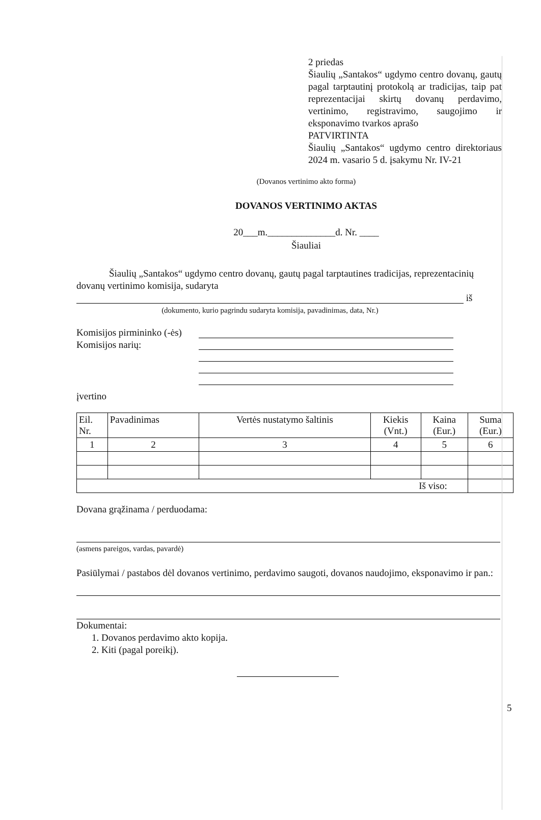2 priedas
Šiaulių „Santakos“ ugdymo centro dovanų, gautų pagal tarptautinį protokolą ar tradicijas, taip pat reprezentacijai skirtų dovanų perdavimo, vertinimo, registravimo, saugojimo ir eksponavimo tvarkos aprašo
PATVIRTINTA
Šiaulių „Santakos“ ugdymo centro direktoriaus 2024 m. vasario 5 d. įsakymu Nr. IV-21
(Dovanos vertinimo akto forma)
DOVANOS VERTINIMO AKTAS
20___m.______________d. Nr. ____
Šiauliai
Šiaulių „Santakos“ ugdymo centro dovanų, gautų pagal tarptautines tradicijas, reprezentacinių dovanų vertinimo komisija, sudaryta
iš
(dokumento, kurio pagrindu sudaryta komisija, pavadinimas, data, Nr.)
Komisijos pirmininko (-ės)
Komisijos narių:
įvertino
| Eil. Nr. | Pavadinimas | Vertės nustatymo šaltinis | Kiekis (Vnt.) | Kaina (Eur.) | Suma (Eur.) |
| --- | --- | --- | --- | --- | --- |
| 1 | 2 | 3 | 4 | 5 | 6 |
| Iš viso: | | | | | |
Dovana grąžinama / perduodama:
(asmens pareigos, vardas, pavardė)
Pasiūlymai / pastabos dėl dovanos vertinimo, perdavimo saugoti, dovanos naudojimo, eksponavimo ir pan.:
Dokumentai:
1. Dovanos perdavimo akto kopija.
2. Kiti (pagal poreikį).
5